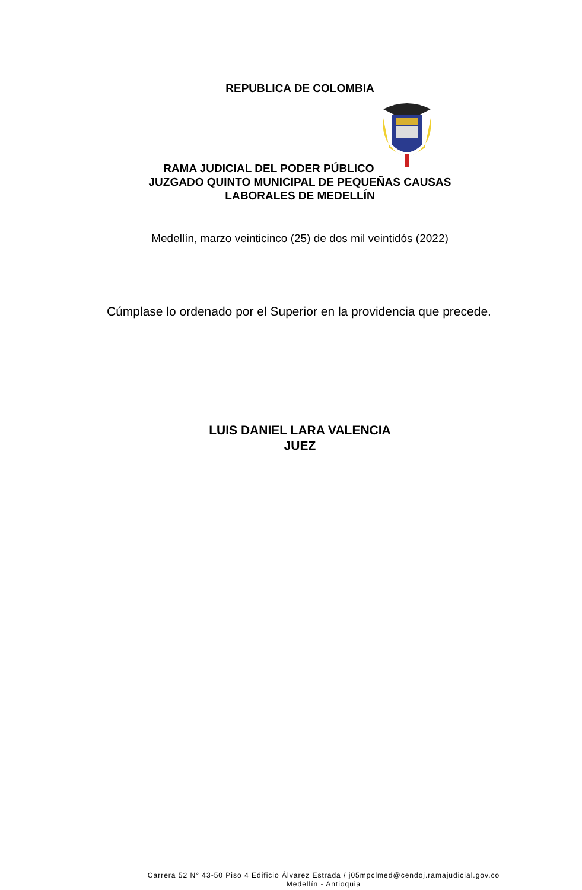REPUBLICA DE COLOMBIA
RAMA JUDICIAL DEL PODER PÚBLICO
JUZGADO QUINTO MUNICIPAL DE PEQUEÑAS CAUSAS
LABORALES DE MEDELLÍN
Medellín, marzo veinticinco (25) de dos mil veintidós (2022)
Cúmplase lo ordenado por el Superior en la providencia que precede.
LUIS DANIEL LARA VALENCIA
JUEZ
Carrera 52 N° 43-50 Piso 4 Edificio Álvarez Estrada / j05mpclmed@cendoj.ramajudicial.gov.co
Medellín - Antioquia